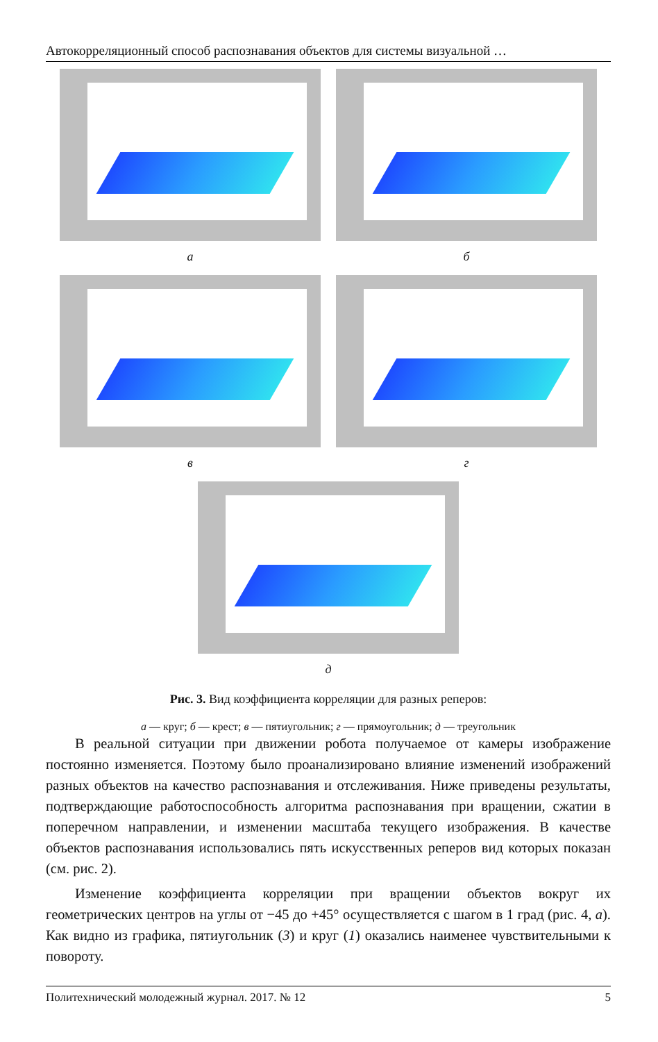Автокорреляционный способ распознавания объектов для системы визуальной …
а б
в г
д
Рис. 3. Вид коэффициента корреляции для разных реперов:
а — круг; б — крест; в — пятиугольник; г — прямоугольник; д — треугольник
В реальной ситуации при движении робота получаемое от камеры изображение постоянно изменяется. Поэтому было проанализировано влияние изменений изображений разных объектов на качество распознавания и отслеживания. Ниже приведены результаты, подтверждающие работоспособность алгоритма распознавания при вращении, сжатии в поперечном направлении, и изменении масштаба текущего изображения. В качестве объектов распознавания использовались пять искусственных реперов вид которых показан (см. рис. 2).
Изменение коэффициента корреляции при вращении объектов вокруг их геометрических центров на углы от −45 до +45° осуществляется с шагом в 1 град (рис. 4, а). Как видно из графика, пятиугольник (3) и круг (1) оказались наименее чувствительными к повороту.
Политехнический молодежный журнал. 2017. № 12 5